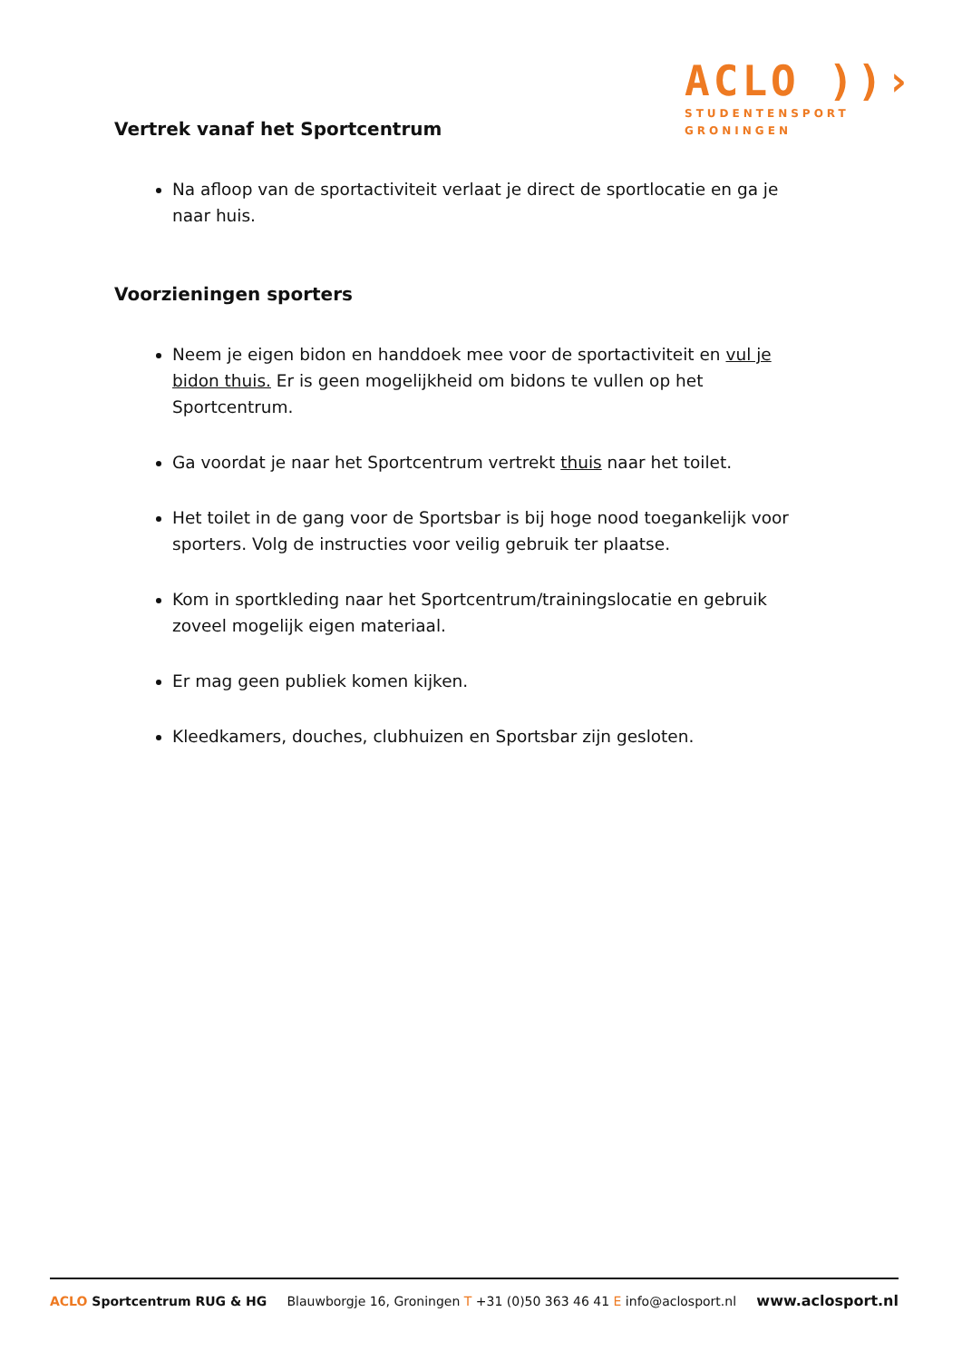ACLO ))›
STUDENTENSPORT
GRONINGEN
Vertrek vanaf het Sportcentrum
Na afloop van de sportactiviteit verlaat je direct de sportlocatie en ga je naar huis.
Voorzieningen sporters
Neem je eigen bidon en handdoek mee voor de sportactiviteit en vul je bidon thuis. Er is geen mogelijkheid om bidons te vullen op het Sportcentrum.
Ga voordat je naar het Sportcentrum vertrekt thuis naar het toilet.
Het toilet in de gang voor de Sportsbar is bij hoge nood toegankelijk voor sporters. Volg de instructies voor veilig gebruik ter plaatse.
Kom in sportkleding naar het Sportcentrum/trainingslocatie en gebruik zoveel mogelijk eigen materiaal.
Er mag geen publiek komen kijken.
Kleedkamers, douches, clubhuizen en Sportsbar zijn gesloten.
ACLO Sportcentrum RUG & HG Blauwborgje 16, Groningen T +31 (0)50 363 46 41 E info@aclosport.nl www.aclosport.nl